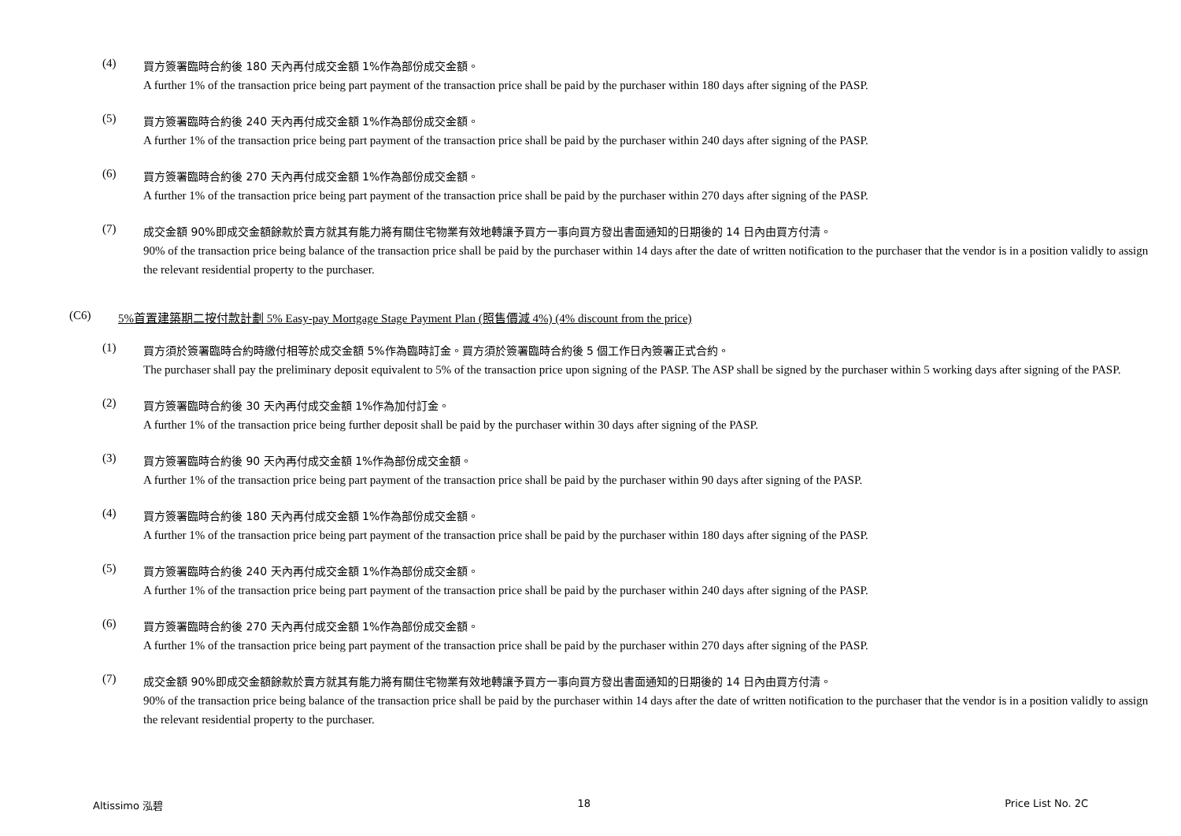(4)
買方簽署臨時合約後 180 天內再付成交金額 1%作為部份成交金額。
A further 1% of the transaction price being part payment of the transaction price shall be paid by the purchaser within 180 days after signing of the PASP.
(5)
買方簽署臨時合約後 240 天內再付成交金額 1%作為部份成交金額。
A further 1% of the transaction price being part payment of the transaction price shall be paid by the purchaser within 240 days after signing of the PASP.
(6)
買方簽署臨時合約後 270 天內再付成交金額 1%作為部份成交金額。
A further 1% of the transaction price being part payment of the transaction price shall be paid by the purchaser within 270 days after signing of the PASP.
(7)
成交金額 90%即成交金額餘款於賣方就其有能力將有關住宅物業有效地轉讓予買方一事向買方發出書面通知的日期後的 14 日內由買方付清。
90% of the transaction price being balance of the transaction price shall be paid by the purchaser within 14 days after the date of written notification to the purchaser that the vendor is in a position validly to assign the relevant residential property to the purchaser.
(C6) 5%首置建築期二按付款計劃 5% Easy-pay Mortgage Stage Payment Plan (照售價減 4%) (4% discount from the price)
(1)
買方須於簽署臨時合約時繳付相等於成交金額 5%作為臨時訂金。買方須於簽署臨時合約後 5 個工作日內簽署正式合約。
The purchaser shall pay the preliminary deposit equivalent to 5% of the transaction price upon signing of the PASP. The ASP shall be signed by the purchaser within 5 working days after signing of the PASP.
(2)
買方簽署臨時合約後 30 天內再付成交金額 1%作為加付訂金。
A further 1% of the transaction price being further deposit shall be paid by the purchaser within 30 days after signing of the PASP.
(3)
買方簽署臨時合約後 90 天內再付成交金額 1%作為部份成交金額。
A further 1% of the transaction price being part payment of the transaction price shall be paid by the purchaser within 90 days after signing of the PASP.
(4)
買方簽署臨時合約後 180 天內再付成交金額 1%作為部份成交金額。
A further 1% of the transaction price being part payment of the transaction price shall be paid by the purchaser within 180 days after signing of the PASP.
(5)
買方簽署臨時合約後 240 天內再付成交金額 1%作為部份成交金額。
A further 1% of the transaction price being part payment of the transaction price shall be paid by the purchaser within 240 days after signing of the PASP.
(6)
買方簽署臨時合約後 270 天內再付成交金額 1%作為部份成交金額。
A further 1% of the transaction price being part payment of the transaction price shall be paid by the purchaser within 270 days after signing of the PASP.
(7)
成交金額 90%即成交金額餘款於賣方就其有能力將有關住宅物業有效地轉讓予買方一事向買方發出書面通知的日期後的 14 日內由買方付清。
90% of the transaction price being balance of the transaction price shall be paid by the purchaser within 14 days after the date of written notification to the purchaser that the vendor is in a position validly to assign the relevant residential property to the purchaser.
Altissimo 泓碧 18 Price List No. 2C